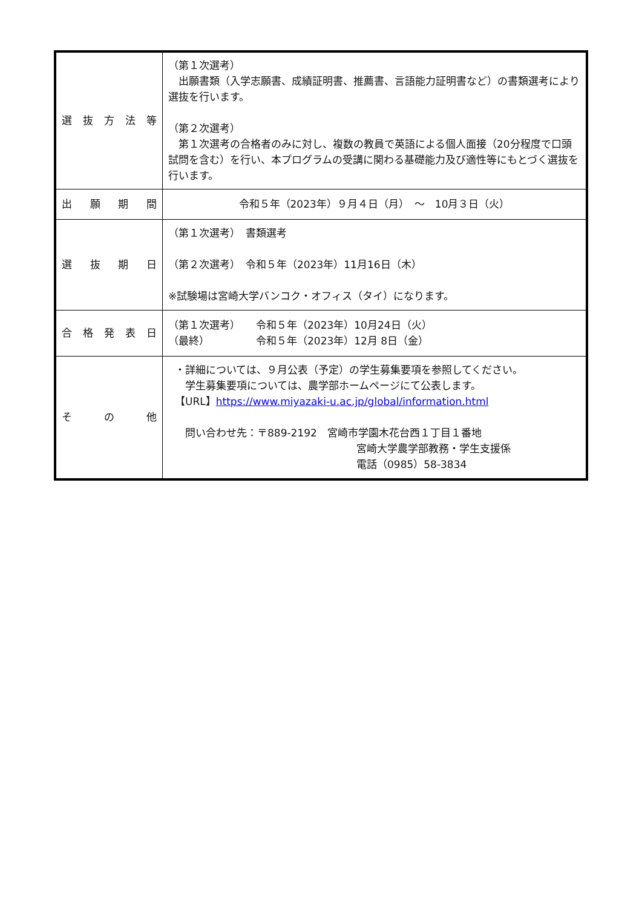| 選 抜 方 法 等 | （第１次選考） 出願書類（入学志願書、成績証明書、推薦書、言語能力証明書など）の書類選考により選抜を行います。 （第２次選考） 第１次選考の合格者のみに対し、複数の教員で英語による個人面接（20分程度で口頭試問を含む）を行い、本プログラムの受講に関わる基礎能力及び適性等にもとづく選抜を行います。 |
| 出 願 期 間 | 令和５年（2023年）９月４日（月） ～ 10月３日（火） |
| 選 抜 期 日 | （第１次選考） 書類選考 （第２次選考） 令和５年（2023年）11月16日（木） ※試験場は宮崎大学バンコク・オフィス（タイ）になります。 |
| 合 格 発 表 日 | （第１次選考） 令和５年（2023年）10月24日（火） （最終） 令和５年（2023年）12月 8日（金） |
| そ の 他 | ・詳細については、９月公表（予定）の学生募集要項を参照してください。 学生募集要項については、農学部ホームページにて公表します。 【URL】 https://www.miyazaki-u.ac.jp/global/information.html 問い合わせ先：〒889-2192 宮崎市学園木花台西１丁目１番地 宮崎大学農学部教務・学生支援係 電話（0985）58-3834 |